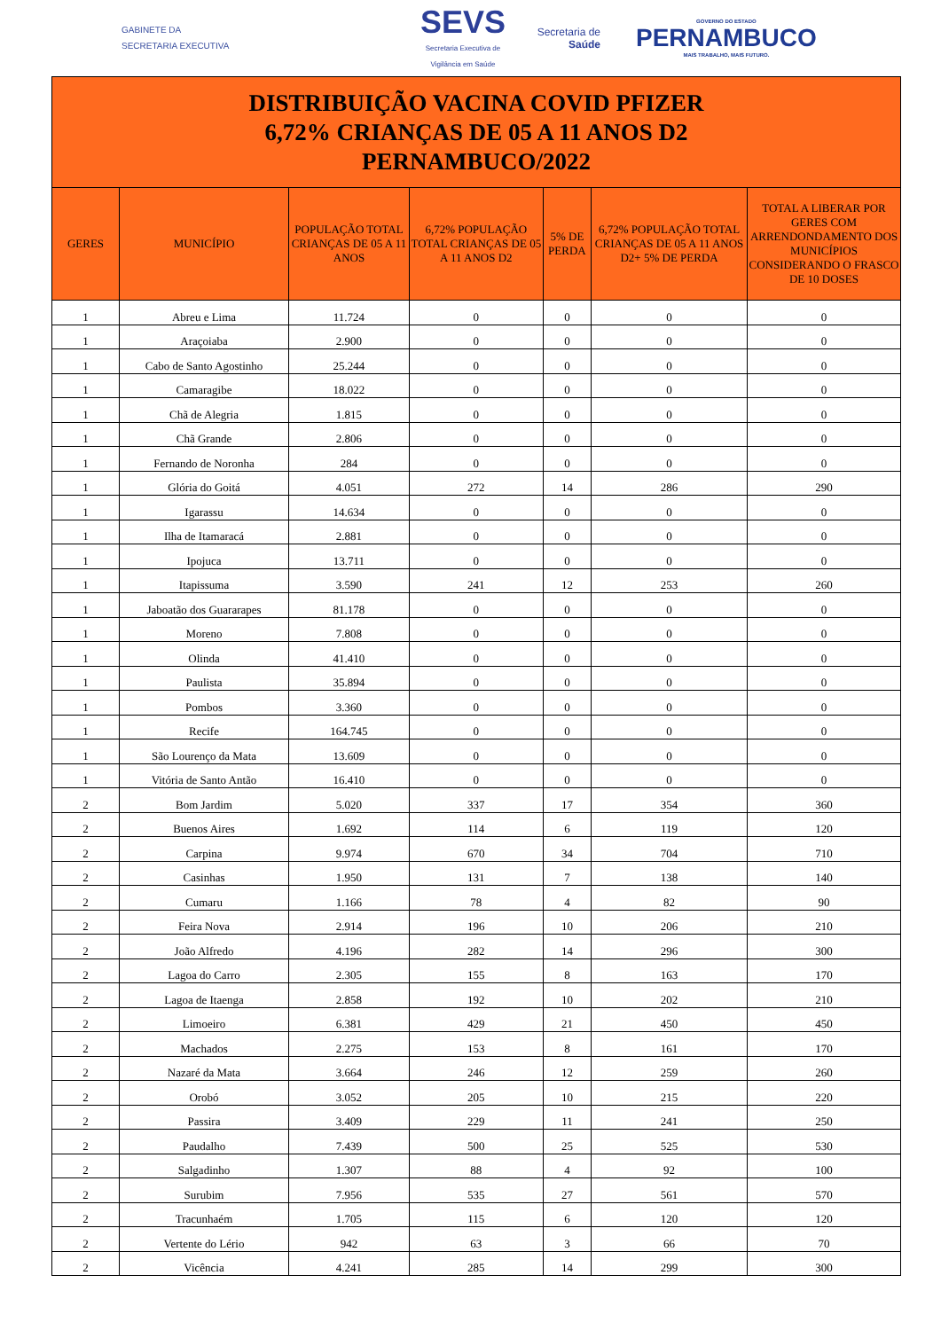GABINETE DA
SECRETARIA EXECUTIVA
SEVS
Secretaria Executiva de Vigilância em Saúde
Secretaria de Saúde
GOVERNO DO ESTADO
PERNAMBUCO
MAIS TRABALHO, MAIS FUTURO.
| DISTRIBUIÇÃO VACINA COVID PFIZER 6,72% CRIANÇAS DE 05 A 11 ANOS D2 PERNAMBUCO/2022 | | | | | | |
| GERES | MUNICÍPIO | POPULAÇÃO TOTAL CRIANÇAS DE 05 A 11 ANOS | 6,72% POPULAÇÃO TOTAL CRIANÇAS DE 05 A 11 ANOS D2 | 5% DE PERDA | 6,72% POPULAÇÃO TOTAL CRIANÇAS DE 05 A 11 ANOS D2+ 5% DE PERDA | TOTAL A LIBERAR POR GERES COM ARRENDONDAMENTO DOS MUNICÍPIOS CONSIDERANDO O FRASCO DE 10 DOSES |
| 1 | Abreu e Lima | 11.724 | 0 | 0 | 0 | 0 |
| 1 | Araçoiaba | 2.900 | 0 | 0 | 0 | 0 |
| 1 | Cabo de Santo Agostinho | 25.244 | 0 | 0 | 0 | 0 |
| 1 | Camaragibe | 18.022 | 0 | 0 | 0 | 0 |
| 1 | Chã de Alegria | 1.815 | 0 | 0 | 0 | 0 |
| 1 | Chã Grande | 2.806 | 0 | 0 | 0 | 0 |
| 1 | Fernando de Noronha | 284 | 0 | 0 | 0 | 0 |
| 1 | Glória do Goitá | 4.051 | 272 | 14 | 286 | 290 |
| 1 | Igarassu | 14.634 | 0 | 0 | 0 | 0 |
| 1 | Ilha de Itamaracá | 2.881 | 0 | 0 | 0 | 0 |
| 1 | Ipojuca | 13.711 | 0 | 0 | 0 | 0 |
| 1 | Itapissuma | 3.590 | 241 | 12 | 253 | 260 |
| 1 | Jaboatão dos Guararapes | 81.178 | 0 | 0 | 0 | 0 |
| 1 | Moreno | 7.808 | 0 | 0 | 0 | 0 |
| 1 | Olinda | 41.410 | 0 | 0 | 0 | 0 |
| 1 | Paulista | 35.894 | 0 | 0 | 0 | 0 |
| 1 | Pombos | 3.360 | 0 | 0 | 0 | 0 |
| 1 | Recife | 164.745 | 0 | 0 | 0 | 0 |
| 1 | São Lourenço da Mata | 13.609 | 0 | 0 | 0 | 0 |
| 1 | Vitória de Santo Antão | 16.410 | 0 | 0 | 0 | 0 |
| 2 | Bom Jardim | 5.020 | 337 | 17 | 354 | 360 |
| 2 | Buenos Aires | 1.692 | 114 | 6 | 119 | 120 |
| 2 | Carpina | 9.974 | 670 | 34 | 704 | 710 |
| 2 | Casinhas | 1.950 | 131 | 7 | 138 | 140 |
| 2 | Cumaru | 1.166 | 78 | 4 | 82 | 90 |
| 2 | Feira Nova | 2.914 | 196 | 10 | 206 | 210 |
| 2 | João Alfredo | 4.196 | 282 | 14 | 296 | 300 |
| 2 | Lagoa do Carro | 2.305 | 155 | 8 | 163 | 170 |
| 2 | Lagoa de Itaenga | 2.858 | 192 | 10 | 202 | 210 |
| 2 | Limoeiro | 6.381 | 429 | 21 | 450 | 450 |
| 2 | Machados | 2.275 | 153 | 8 | 161 | 170 |
| 2 | Nazaré da Mata | 3.664 | 246 | 12 | 259 | 260 |
| 2 | Orobó | 3.052 | 205 | 10 | 215 | 220 |
| 2 | Passira | 3.409 | 229 | 11 | 241 | 250 |
| 2 | Paudalho | 7.439 | 500 | 25 | 525 | 530 |
| 2 | Salgadinho | 1.307 | 88 | 4 | 92 | 100 |
| 2 | Surubim | 7.956 | 535 | 27 | 561 | 570 |
| 2 | Tracunhaém | 1.705 | 115 | 6 | 120 | 120 |
| 2 | Vertente do Lério | 942 | 63 | 3 | 66 | 70 |
| 2 | Vicência | 4.241 | 285 | 14 | 299 | 300 |